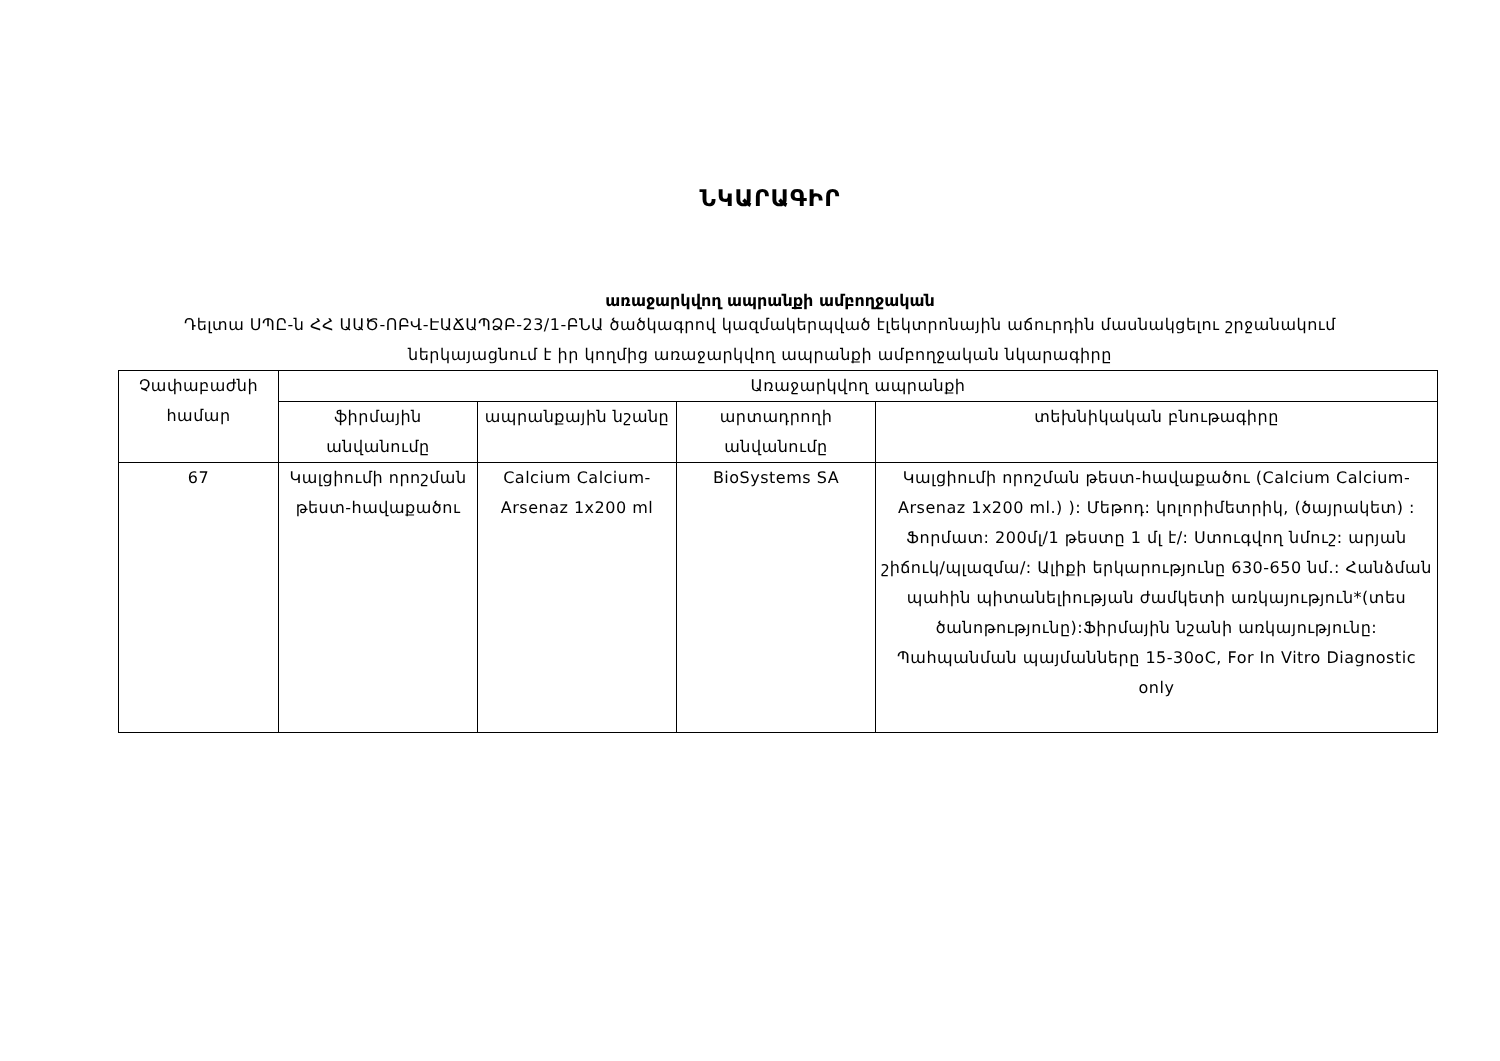ՆԿԱՐԱԳԻՐ
առաջարկվող ապրանքի ամբողջական
Դելտա ՍՊԸ-ն ՀՀ ԱԱԾ-ՈԲՎ-ԷԱՃԱՊՁԲ-23/1-ԲՆԱ ծածկագրով կազմակերպված էլեկտրոնային աճուրդին մասնակցելու շրջանակում ներկայացնում է իր կողմից առաջարկվող ապրանքի ամբողջական նկարագիրը
| Չափաբաժնի համար | Առաջարկվող ապրանքի | | | |
| --- | --- | --- | --- | --- |
| | ֆիրմային անվանումը | ապրանքային նշանը | արտադրողի անվանումը | տեխնիկական բնութագիրը |
| 67 | Կալցիումի որոշման թեստ-հավաքածու | Calcium Calcium-Arsenaz 1x200 ml | BioSystems SA | Կալցիումի որոշման թեստ-հավաքածու (Calcium Calcium-Arsenaz 1x200 ml.) ): Մեթոդ: կոլորիմետրիկ, (ծայրակետ) : Ֆորմատ: 200մլ/1 թեստը 1 մլ է/: Ստուգվող նմուշ: արյան շիճուկ/պլազմա/: Ալիքի երկարությունը 630-650 նմ.: Հանձման պահին պիտանելիության ժամկետի առկայություն*(տես ծանոթությունը):Ֆիրմային նշանի առկայությունը: Պահպանման պայմանները 15-30oC, For In Vitro Diagnostic only |